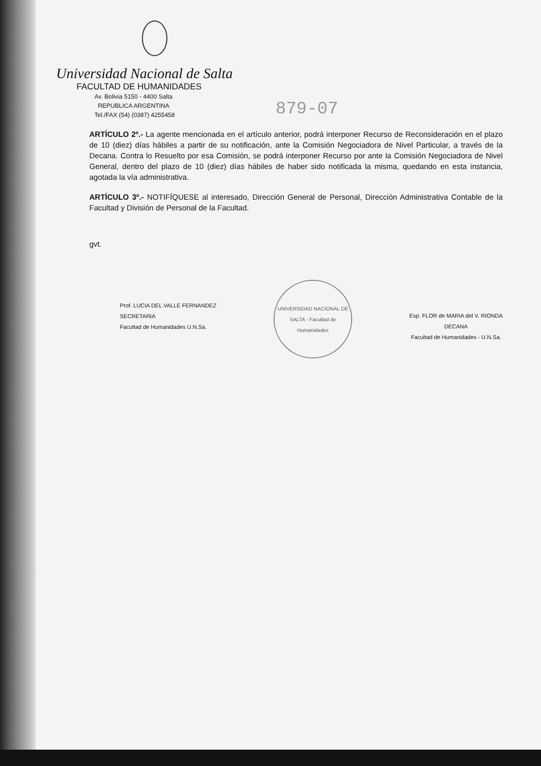Universidad Nacional de Salta
FACULTAD DE HUMANIDADES
Av. Bolivia 5150 - 4400 Salta
REPUBLICA ARGENTINA
Tel./FAX (54) (0387) 4255458
879-07
ARTÍCULO 2º.- La agente mencionada en el artículo anterior, podrá interponer Recurso de Reconsideración en el plazo de 10 (diez) días hábiles a partir de su notificación, ante la Comisión Negociadora de Nivel Particular, a través de la Decana. Contra lo Resuelto por esa Comisión, se podrá interponer Recurso por ante la Comisión Negociadora de Nivel General, dentro del plazo de 10 (diez) días hábiles de haber sido notificada la misma, quedando en esta instancia, agotada la vía administrativa.
ARTÍCULO 3º.- NOTIFÍQUESE al interesado, Dirección General de Personal, Dirección Administrativa Contable de la Facultad y División de Personal de la Facultad.
gvt.
Prof. LUCIA DEL VALLE FERNANDEZ
SECRETARIA
Facultad de Humanidades U.N.Sa.
UNIVERSIDAD NACIONAL DE SALTA - Facultad de Humanidades
Esp. FLOR de MARIA del V. RIONDA
DECANA
Facultad de Humanidades - U.N.Sa.